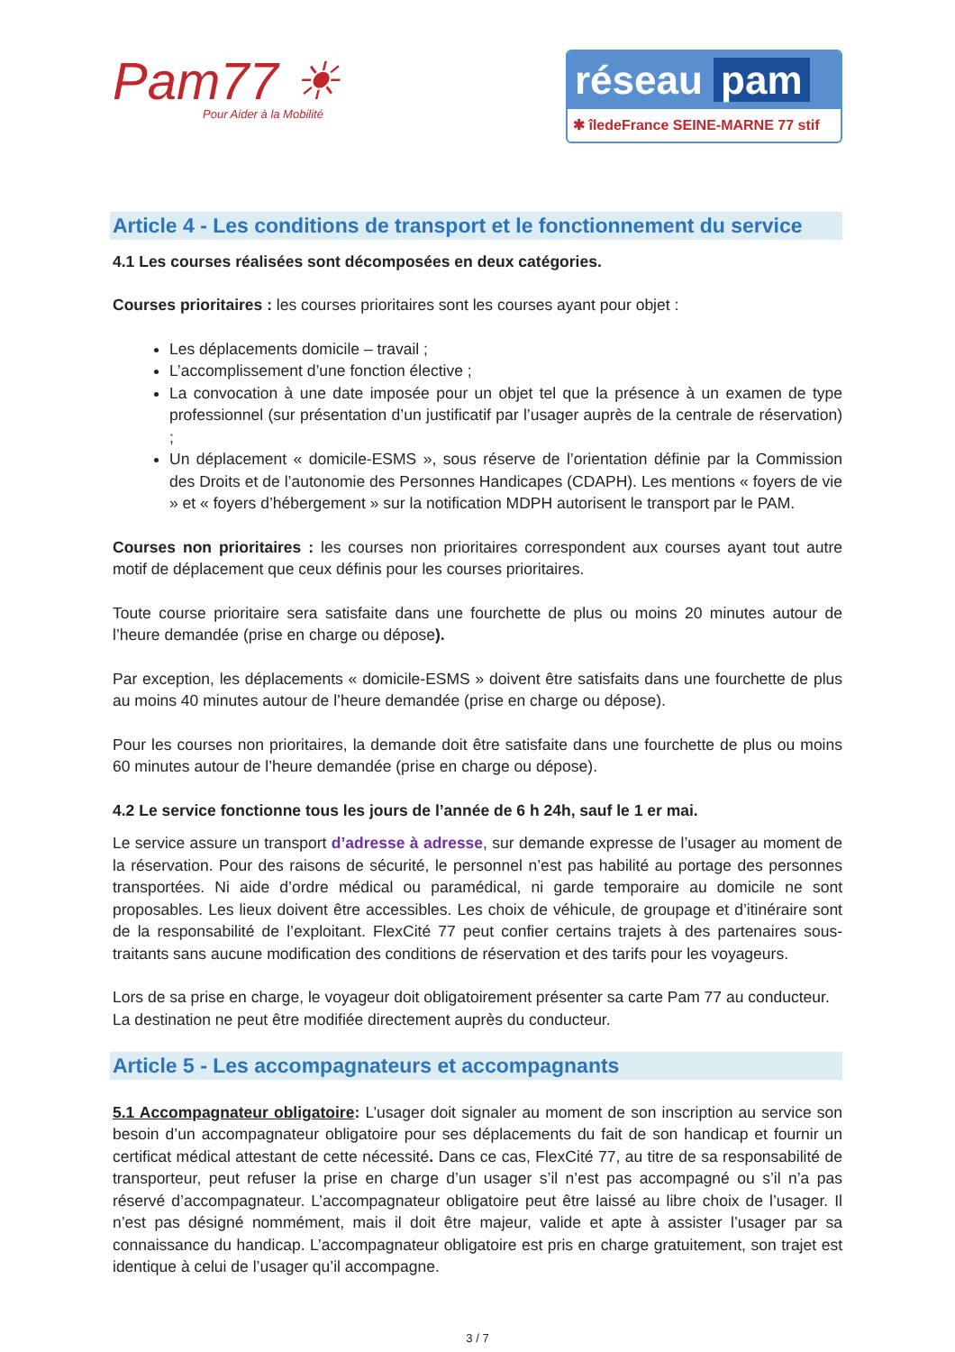Pam77 ☀
Pour Aider à la Mobilité
réseau pam
✱ îledeFrance SEINE-MARNE 77 stif
Article 4 - Les conditions de transport et le fonctionnement du service
4.1 Les courses réalisées sont décomposées en deux catégories.
Courses prioritaires : les courses prioritaires sont les courses ayant pour objet :
Les déplacements domicile – travail ;
L’accomplissement d’une fonction élective ;
La convocation à une date imposée pour un objet tel que la présence à un examen de type professionnel (sur présentation d’un justificatif par l’usager auprès de la centrale de réservation) ;
Un déplacement « domicile-ESMS », sous réserve de l’orientation définie par la Commission des Droits et de l’autonomie des Personnes Handicapes (CDAPH). Les mentions « foyers de vie » et « foyers d’hébergement » sur la notification MDPH autorisent le transport par le PAM.
Courses non prioritaires : les courses non prioritaires correspondent aux courses ayant tout autre motif de déplacement que ceux définis pour les courses prioritaires.
Toute course prioritaire sera satisfaite dans une fourchette de plus ou moins 20 minutes autour de l’heure demandée (prise en charge ou dépose).
Par exception, les déplacements « domicile-ESMS » doivent être satisfaits dans une fourchette de plus au moins 40 minutes autour de l’heure demandée (prise en charge ou dépose).
Pour les courses non prioritaires, la demande doit être satisfaite dans une fourchette de plus ou moins 60 minutes autour de l’heure demandée (prise en charge ou dépose).
4.2 Le service fonctionne tous les jours de l’année de 6 h 24h, sauf le 1 er mai.
Le service assure un transport d’adresse à adresse, sur demande expresse de l’usager au moment de la réservation. Pour des raisons de sécurité, le personnel n’est pas habilité au portage des personnes transportées. Ni aide d’ordre médical ou paramédical, ni garde temporaire au domicile ne sont proposables. Les lieux doivent être accessibles. Les choix de véhicule, de groupage et d’itinéraire sont de la responsabilité de l’exploitant. FlexCité 77 peut confier certains trajets à des partenaires sous-traitants sans aucune modification des conditions de réservation et des tarifs pour les voyageurs.
Lors de sa prise en charge, le voyageur doit obligatoirement présenter sa carte Pam 77 au conducteur.
La destination ne peut être modifiée directement auprès du conducteur.
Article 5 - Les accompagnateurs et accompagnants
5.1 Accompagnateur obligatoire: L’usager doit signaler au moment de son inscription au service son besoin d’un accompagnateur obligatoire pour ses déplacements du fait de son handicap et fournir un certificat médical attestant de cette nécessité. Dans ce cas, FlexCité 77, au titre de sa responsabilité de transporteur, peut refuser la prise en charge d’un usager s’il n’est pas accompagné ou s’il n’a pas réservé d’accompagnateur. L’accompagnateur obligatoire peut être laissé au libre choix de l’usager. Il n’est pas désigné nommément, mais il doit être majeur, valide et apte à assister l’usager par sa connaissance du handicap. L’accompagnateur obligatoire est pris en charge gratuitement, son trajet est identique à celui de l’usager qu’il accompagne.
3 / 7